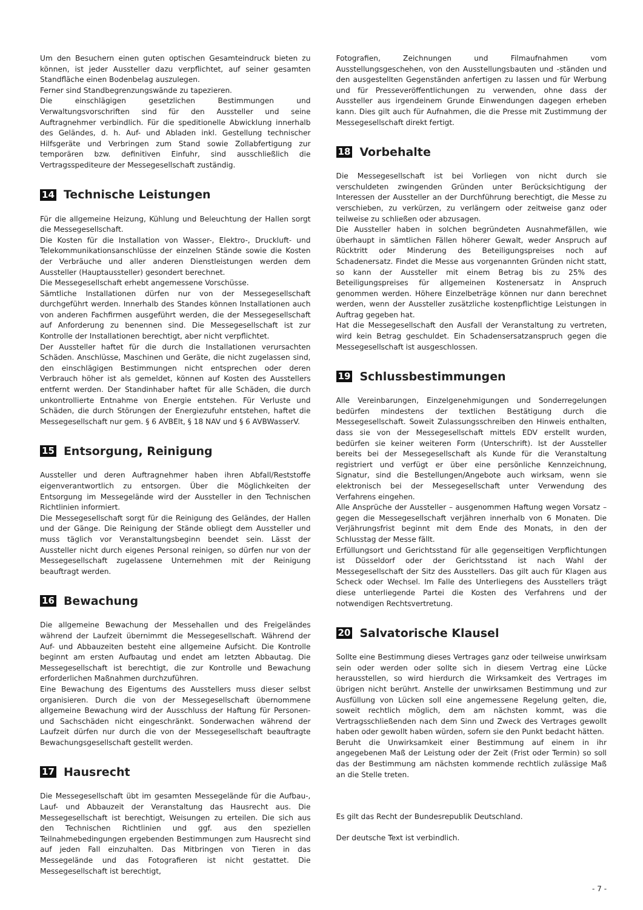Um den Besuchern einen guten optischen Gesamteindruck bieten zu können, ist jeder Aussteller dazu verpflichtet, auf seiner gesamten Standfläche einen Bodenbelag auszulegen.
Ferner sind Standbegrenzungswände zu tapezieren.
Die einschlägigen gesetzlichen Bestimmungen und Verwaltungsvorschriften sind für den Aussteller und seine Auftragnehmer verbindlich. Für die speditionelle Abwicklung innerhalb des Geländes, d. h. Auf- und Abladen inkl. Gestellung technischer Hilfsgeräte und Verbringen zum Stand sowie Zollabfertigung zur temporären bzw. definitiven Einfuhr, sind ausschließlich die Vertragsspediteure der Messegesellschaft zuständig.
14 Technische Leistungen
Für die allgemeine Heizung, Kühlung und Beleuchtung der Hallen sorgt die Messegesellschaft.
Die Kosten für die Installation von Wasser-, Elektro-, Druckluft- und Telekommunikationsanschlüsse der einzelnen Stände sowie die Kosten der Verbräuche und aller anderen Dienstleistungen werden dem Aussteller (Hauptaussteller) gesondert berechnet.
Die Messegesellschaft erhebt angemessene Vorschüsse.
Sämtliche Installationen dürfen nur von der Messegesellschaft durchgeführt werden. Innerhalb des Standes können Installationen auch von anderen Fachfirmen ausgeführt werden, die der Messegesellschaft auf Anforderung zu benennen sind. Die Messegesellschaft ist zur Kontrolle der Installationen berechtigt, aber nicht verpflichtet.
Der Aussteller haftet für die durch die Installationen verursachten Schäden. Anschlüsse, Maschinen und Geräte, die nicht zugelassen sind, den einschlägigen Bestimmungen nicht entsprechen oder deren Verbrauch höher ist als gemeldet, können auf Kosten des Ausstellers entfernt werden. Der Standinhaber haftet für alle Schäden, die durch unkontrollierte Entnahme von Energie entstehen. Für Verluste und Schäden, die durch Störungen der Energiezufuhr entstehen, haftet die Messegesellschaft nur gem. § 6 AVBElt, § 18 NAV und § 6 AVBWasserV.
15 Entsorgung, Reinigung
Aussteller und deren Auftragnehmer haben ihren Abfall/Reststoffe eigenverantwortlich zu entsorgen. Über die Möglichkeiten der Entsorgung im Messegelände wird der Aussteller in den Technischen Richtlinien informiert.
Die Messegesellschaft sorgt für die Reinigung des Geländes, der Hallen und der Gänge. Die Reinigung der Stände obliegt dem Aussteller und muss täglich vor Veranstaltungsbeginn beendet sein. Lässt der Aussteller nicht durch eigenes Personal reinigen, so dürfen nur von der Messegesellschaft zugelassene Unternehmen mit der Reinigung beauftragt werden.
16 Bewachung
Die allgemeine Bewachung der Messehallen und des Freigeländes während der Laufzeit übernimmt die Messegesellschaft. Während der Auf- und Abbauzeiten besteht eine allgemeine Aufsicht. Die Kontrolle beginnt am ersten Aufbautag und endet am letzten Abbautag. Die Messegesellschaft ist berechtigt, die zur Kontrolle und Bewachung erforderlichen Maßnahmen durchzuführen.
Eine Bewachung des Eigentums des Ausstellers muss dieser selbst organisieren. Durch die von der Messegesellschaft übernommene allgemeine Bewachung wird der Ausschluss der Haftung für Personen- und Sachschäden nicht eingeschränkt. Sonderwachen während der Laufzeit dürfen nur durch die von der Messegesellschaft beauftragte Bewachungsgesellschaft gestellt werden.
17 Hausrecht
Die Messegesellschaft übt im gesamten Messegelände für die Aufbau-, Lauf- und Abbauzeit der Veranstaltung das Hausrecht aus. Die Messegesellschaft ist berechtigt, Weisungen zu erteilen. Die sich aus den Technischen Richtlinien und ggf. aus den speziellen Teilnahmebedingungen ergebenden Bestimmungen zum Hausrecht sind auf jeden Fall einzuhalten. Das Mitbringen von Tieren in das Messegelände und das Fotografieren ist nicht gestattet. Die Messegesellschaft ist berechtigt,
Fotografien, Zeichnungen und Filmaufnahmen vom Ausstellungsgeschehen, von den Ausstellungsbauten und -ständen und den ausgestellten Gegenständen anfertigen zu lassen und für Werbung und für Presseveröffentlichungen zu verwenden, ohne dass der Aussteller aus irgendeinem Grunde Einwendungen dagegen erheben kann. Dies gilt auch für Aufnahmen, die die Presse mit Zustimmung der Messegesellschaft direkt fertigt.
18 Vorbehalte
Die Messegesellschaft ist bei Vorliegen von nicht durch sie verschuldeten zwingenden Gründen unter Berücksichtigung der Interessen der Aussteller an der Durchführung berechtigt, die Messe zu verschieben, zu verkürzen, zu verlängern oder zeitweise ganz oder teilweise zu schließen oder abzusagen.
Die Aussteller haben in solchen begründeten Ausnahmefällen, wie überhaupt in sämtlichen Fällen höherer Gewalt, weder Anspruch auf Rücktritt oder Minderung des Beteiligungspreises noch auf Schadenersatz. Findet die Messe aus vorgenannten Gründen nicht statt, so kann der Aussteller mit einem Betrag bis zu 25% des Beteiligungspreises für allgemeinen Kostenersatz in Anspruch genommen werden. Höhere Einzelbeträge können nur dann berechnet werden, wenn der Aussteller zusätzliche kostenpflichtige Leistungen in Auftrag gegeben hat.
Hat die Messegesellschaft den Ausfall der Veranstaltung zu vertreten, wird kein Betrag geschuldet. Ein Schadensersatzanspruch gegen die Messegesellschaft ist ausgeschlossen.
19 Schlussbestimmungen
Alle Vereinbarungen, Einzelgenehmigungen und Sonderregelungen bedürfen mindestens der textlichen Bestätigung durch die Messegesellschaft. Soweit Zulassungsschreiben den Hinweis enthalten, dass sie von der Messegesellschaft mittels EDV erstellt wurden, bedürfen sie keiner weiteren Form (Unterschrift). Ist der Aussteller bereits bei der Messegesellschaft als Kunde für die Veranstaltung registriert und verfügt er über eine persönliche Kennzeichnung, Signatur, sind die Bestellungen/Angebote auch wirksam, wenn sie elektronisch bei der Messegesellschaft unter Verwendung des Verfahrens eingehen.
Alle Ansprüche der Aussteller – ausgenommen Haftung wegen Vorsatz – gegen die Messegesellschaft verjähren innerhalb von 6 Monaten. Die Verjährungsfrist beginnt mit dem Ende des Monats, in den der Schlusstag der Messe fällt.
Erfüllungsort und Gerichtsstand für alle gegenseitigen Verpflichtungen ist Düsseldorf oder der Gerichtsstand ist nach Wahl der Messegesellschaft der Sitz des Ausstellers. Das gilt auch für Klagen aus Scheck oder Wechsel. Im Falle des Unterliegens des Ausstellers trägt diese unterliegende Partei die Kosten des Verfahrens und der notwendigen Rechtsvertretung.
20 Salvatorische Klausel
Sollte eine Bestimmung dieses Vertrages ganz oder teilweise unwirksam sein oder werden oder sollte sich in diesem Vertrag eine Lücke herausstellen, so wird hierdurch die Wirksamkeit des Vertrages im übrigen nicht berührt. Anstelle der unwirksamen Bestimmung und zur Ausfüllung von Lücken soll eine angemessene Regelung gelten, die, soweit rechtlich möglich, dem am nächsten kommt, was die Vertragsschließenden nach dem Sinn und Zweck des Vertrages gewollt haben oder gewollt haben würden, sofern sie den Punkt bedacht hätten.
Beruht die Unwirksamkeit einer Bestimmung auf einem in ihr angegebenen Maß der Leistung oder der Zeit (Frist oder Termin) so soll das der Bestimmung am nächsten kommende rechtlich zulässige Maß an die Stelle treten.
Es gilt das Recht der Bundesrepublik Deutschland.
Der deutsche Text ist verbindlich.
- 7 -